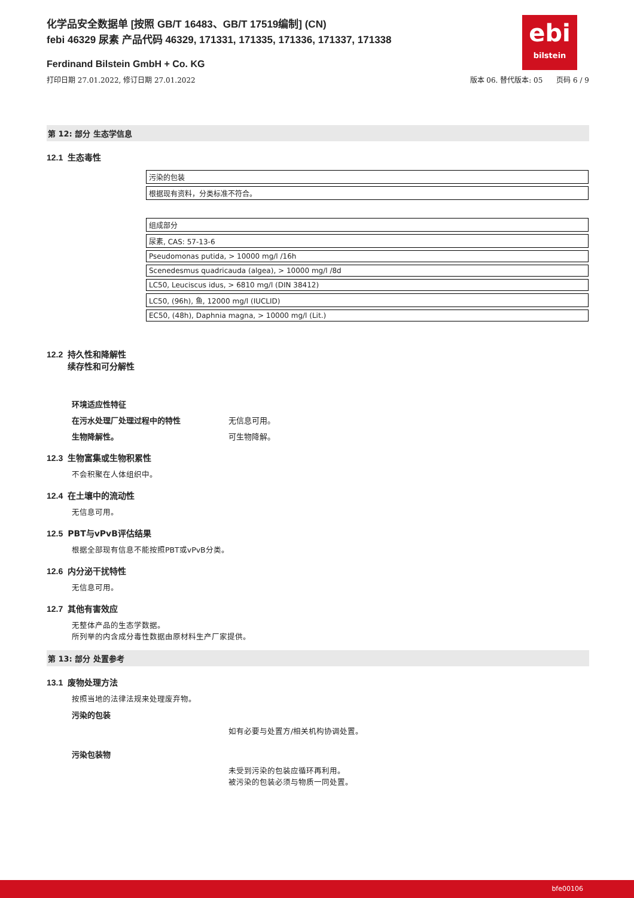ebi
bilstein
化学品安全数据单 [按照 GB/T 16483、GB/T 17519编制] (CN)
febi 46329 尿素 产品代码 46329, 171331, 171335, 171336, 171337, 171338
Ferdinand Bilstein GmbH + Co. KG
打印日期 27.01.2022, 修订日期 27.01.2022 版本 06. 替代版本: 05 页码 6 / 9
第 12: 部分 生态学信息
12.1 生态毒性
| 污染的包装 |
| 根据现有资料，分类标准不符合。 |
| 组成部分 |
| 尿素, CAS: 57-13-6 |
| Pseudomonas putida, > 10000 mg/l /16h |
| Scenedesmus quadricauda (algea), > 10000 mg/l /8d |
| LC50, Leuciscus idus, > 6810 mg/l (DIN 38412) |
| LC50, (96h), 鱼, 12000 mg/l (IUCLID) |
| EC50, (48h), Daphnia magna, > 10000 mg/l (Lit.) |
12.2 持久性和降解性
12.2 续存性和可分解性
环境适应性特征
在污水处理厂处理过程中的特性 无信息可用。
生物降解性。 可生物降解。
12.3 生物富集或生物积累性
不会积聚在人体组织中。
12.4 在土壤中的流动性
无信息可用。
12.5 PBT与vPvB评估结果
根据全部现有信息不能按照PBT或vPvB分类。
12.6 内分泌干扰特性
无信息可用。
12.7 其他有害效应
无整体产品的生态学数据。
所列举的内含成分毒性数据由原材料生产厂家提供。
第 13: 部分 处置参考
13.1 废物处理方法
按照当地的法律法规来处理废弃物。
污染的包装
如有必要与处置方/相关机构协调处置。
污染包装物
未受到污染的包装应循环再利用。
被污染的包装必须与物质一同处置。
bfe00106